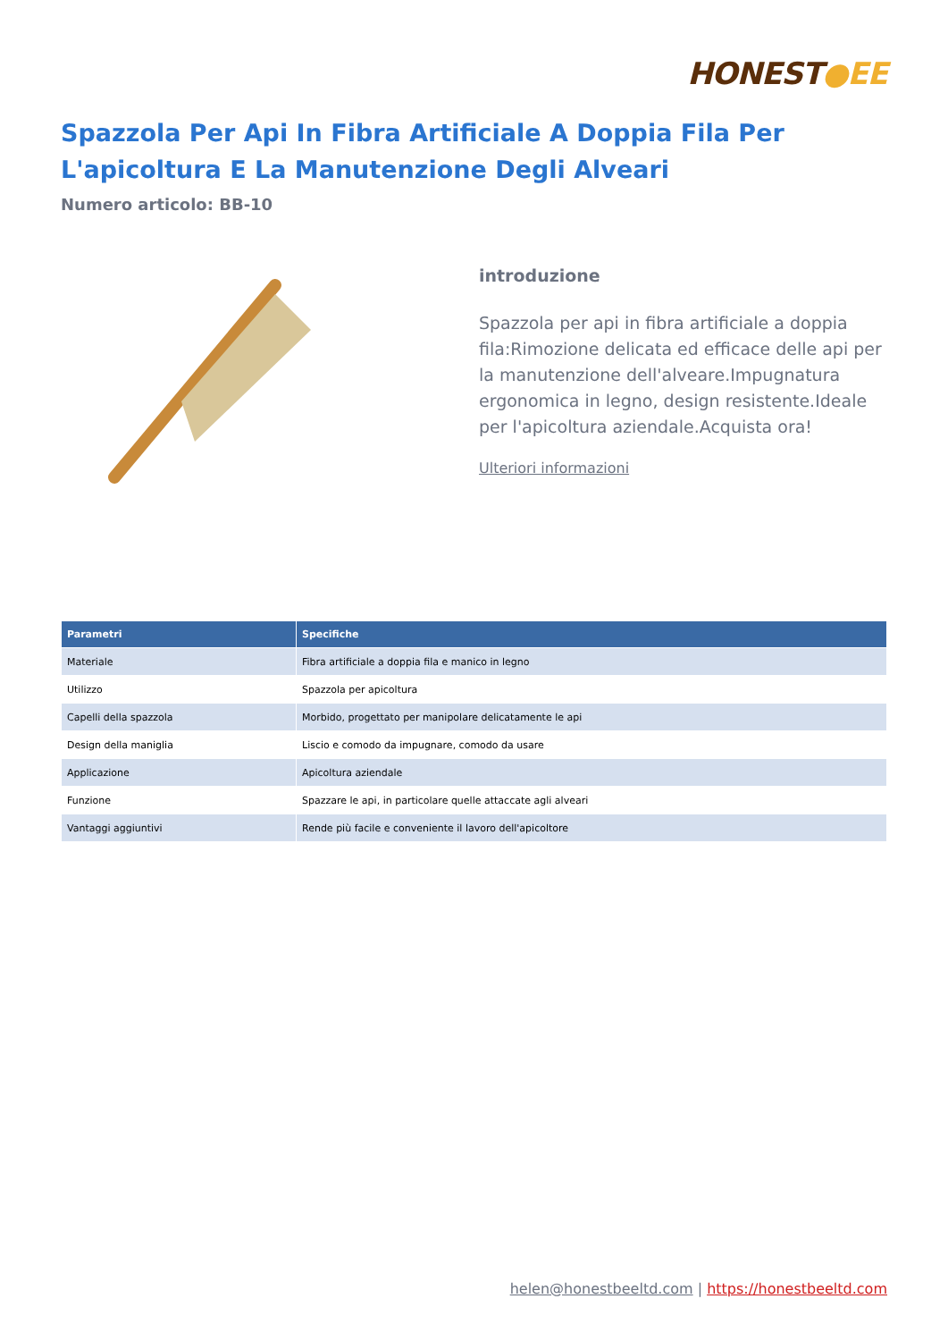HONEST●EE
Spazzola Per Api In Fibra Artificiale A Doppia Fila Per L'apicoltura E La Manutenzione Degli Alveari
Numero articolo: BB-10
introduzione
Spazzola per api in fibra artificiale a doppia fila:Rimozione delicata ed efficace delle api per la manutenzione dell'alveare.Impugnatura ergonomica in legno, design resistente.Ideale per l'apicoltura aziendale.Acquista ora!
Ulteriori informazioni
| Parametri | Specifiche |
| --- | --- |
| Materiale | Fibra artificiale a doppia fila e manico in legno |
| Utilizzo | Spazzola per apicoltura |
| Capelli della spazzola | Morbido, progettato per manipolare delicatamente le api |
| Design della maniglia | Liscio e comodo da impugnare, comodo da usare |
| Applicazione | Apicoltura aziendale |
| Funzione | Spazzare le api, in particolare quelle attaccate agli alveari |
| Vantaggi aggiuntivi | Rende più facile e conveniente il lavoro dell'apicoltore |
helen@honestbeeltd.com | https://honestbeeltd.com